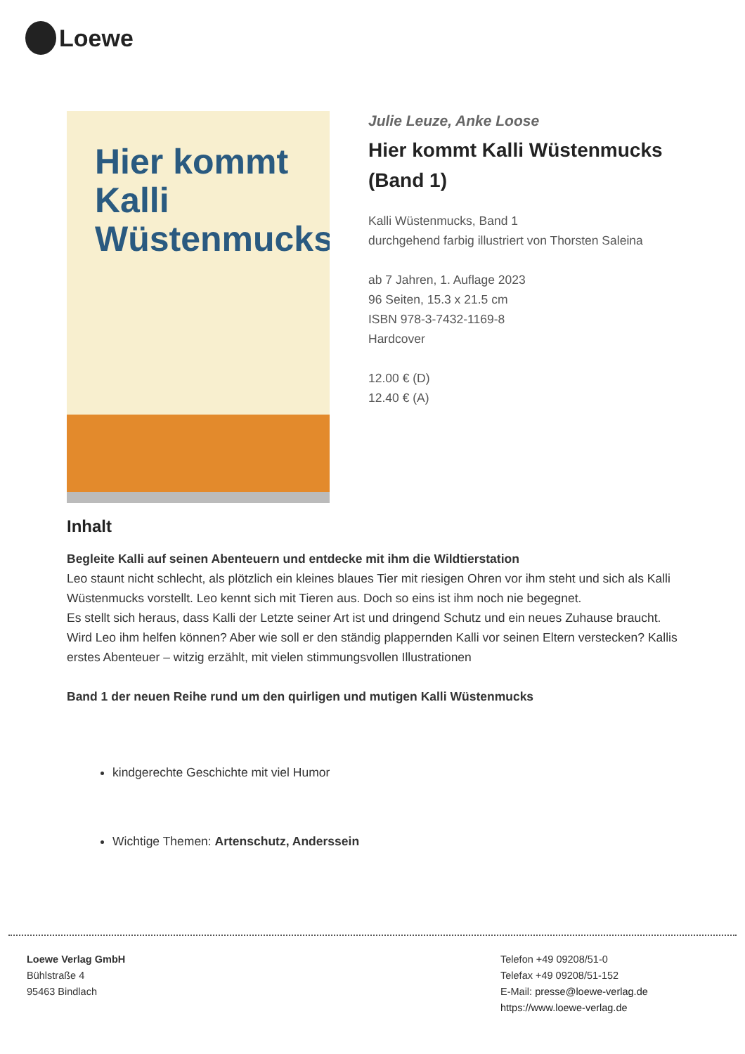Loewe
Hier kommt
Kalli
Wüstenmucks
Julie Leuze, Anke Loose
Hier kommt Kalli Wüstenmucks (Band 1)
Kalli Wüstenmucks, Band 1
durchgehend farbig illustriert von Thorsten Saleina
ab 7 Jahren, 1. Auflage 2023
96 Seiten, 15.3 x 21.5 cm
ISBN 978-3-7432-1169-8
Hardcover
12.00 € (D)
12.40 € (A)
Inhalt
Begleite Kalli auf seinen Abenteuern und entdecke mit ihm die Wildtierstation
Leo staunt nicht schlecht, als plötzlich ein kleines blaues Tier mit riesigen Ohren vor ihm steht und sich als Kalli Wüstenmucks vorstellt. Leo kennt sich mit Tieren aus. Doch so eins ist ihm noch nie begegnet.
Es stellt sich heraus, dass Kalli der Letzte seiner Art ist und dringend Schutz und ein neues Zuhause braucht. Wird Leo ihm helfen können? Aber wie soll er den ständig plappernden Kalli vor seinen Eltern verstecken? Kallis erstes Abenteuer – witzig erzählt, mit vielen stimmungsvollen Illustrationen
Band 1 der neuen Reihe rund um den quirligen und mutigen Kalli Wüstenmucks
kindgerechte Geschichte mit viel Humor
Wichtige Themen: Artenschutz, Anderssein
Loewe Verlag GmbH
Bühlstraße 4
95463 Bindlach
Telefon +49 09208/51-0
Telefax +49 09208/51-152
E-Mail: presse@loewe-verlag.de
https://www.loewe-verlag.de